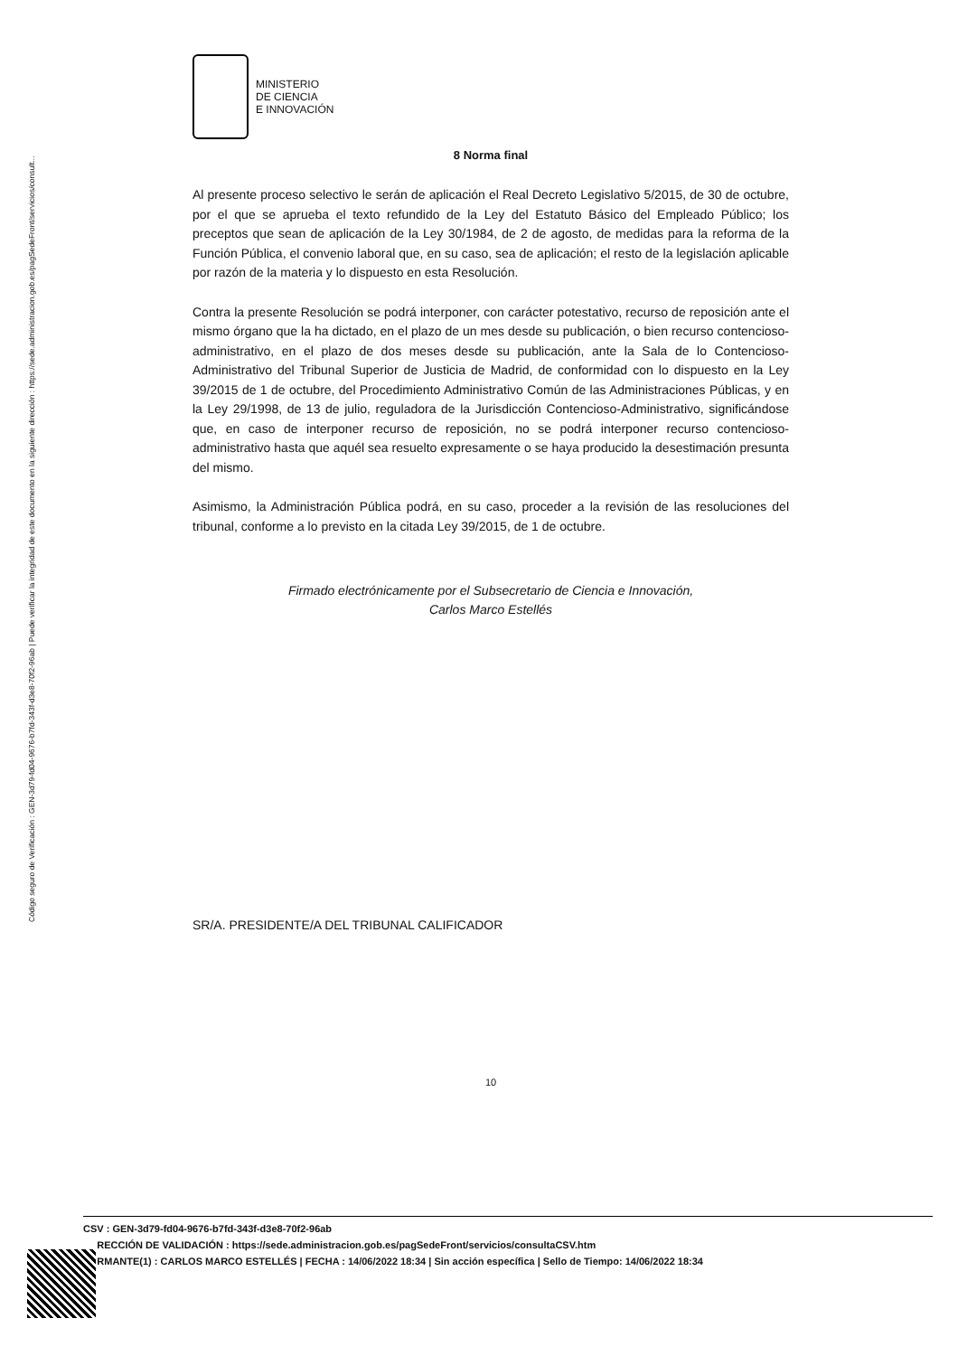Código seguro de Verificación : GEN-3d79-fd04-9676-b7fd-343f-d3e8-70f2-96ab | Puede verificar la integridad de este documento en la siguiente dirección : https://sede.administracion.gob.es/pagSedeFront/servicios/consult...
MINISTERIO
DE CIENCIA
E INNOVACIÓN
8 Norma final
Al presente proceso selectivo le serán de aplicación el Real Decreto Legislativo 5/2015, de 30 de octubre, por el que se aprueba el texto refundido de la Ley del Estatuto Básico del Empleado Público; los preceptos que sean de aplicación de la Ley 30/1984, de 2 de agosto, de medidas para la reforma de la Función Pública, el convenio laboral que, en su caso, sea de aplicación; el resto de la legislación aplicable por razón de la materia y lo dispuesto en esta Resolución.
Contra la presente Resolución se podrá interponer, con carácter potestativo, recurso de reposición ante el mismo órgano que la ha dictado, en el plazo de un mes desde su publicación, o bien recurso contencioso-administrativo, en el plazo de dos meses desde su publicación, ante la Sala de lo Contencioso-Administrativo del Tribunal Superior de Justicia de Madrid, de conformidad con lo dispuesto en la Ley 39/2015 de 1 de octubre, del Procedimiento Administrativo Común de las Administraciones Públicas, y en la Ley 29/1998, de 13 de julio, reguladora de la Jurisdicción Contencioso-Administrativo, significándose que, en caso de interponer recurso de reposición, no se podrá interponer recurso contencioso-administrativo hasta que aquél sea resuelto expresamente o se haya producido la desestimación presunta del mismo.
Asimismo, la Administración Pública podrá, en su caso, proceder a la revisión de las resoluciones del tribunal, conforme a lo previsto en la citada Ley 39/2015, de 1 de octubre.
Firmado electrónicamente por el Subsecretario de Ciencia e Innovación,
Carlos Marco Estellés
SR/A. PRESIDENTE/A DEL TRIBUNAL CALIFICADOR
10
CSV : GEN-3d79-fd04-9676-b7fd-343f-d3e8-70f2-96ab
RECCIÓN DE VALIDACIÓN : https://sede.administracion.gob.es/pagSedeFront/servicios/consultaCSV.htm
RMANTE(1) : CARLOS MARCO ESTELLÉS | FECHA : 14/06/2022 18:34 | Sin acción específica | Sello de Tiempo: 14/06/2022 18:34